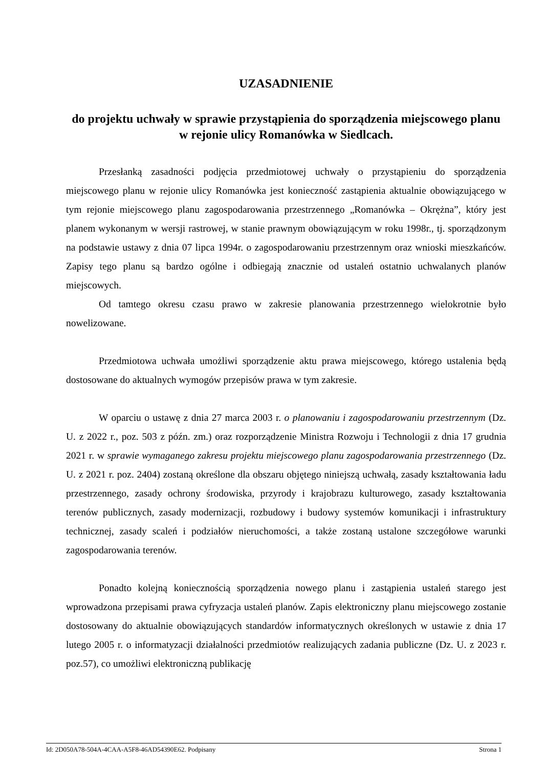UZASADNIENIE
do projektu uchwały w sprawie przystąpienia do sporządzenia miejscowego planu w rejonie ulicy Romanówka w Siedlcach.
Przesłanką zasadności podjęcia przedmiotowej uchwały o przystąpieniu do sporządzenia miejscowego planu w rejonie ulicy Romanówka jest konieczność zastąpienia aktualnie obowiązującego w tym rejonie miejscowego planu zagospodarowania przestrzennego „Romanówka – Okrężna”, który jest planem wykonanym w wersji rastrowej, w stanie prawnym obowiązującym w roku 1998r., tj. sporządzonym na podstawie ustawy z dnia 07 lipca 1994r. o zagospodarowaniu przestrzennym oraz wnioski mieszkańców. Zapisy tego planu są bardzo ogólne i odbiegają znacznie od ustaleń ostatnio uchwalanych planów miejscowych.
Od tamtego okresu czasu prawo w zakresie planowania przestrzennego wielokrotnie było nowelizowane.
Przedmiotowa uchwała umożliwi sporządzenie aktu prawa miejscowego, którego ustalenia będą dostosowane do aktualnych wymogów przepisów prawa w tym zakresie.
W oparciu o ustawę z dnia 27 marca 2003 r. o planowaniu i zagospodarowaniu przestrzennym (Dz. U. z 2022 r., poz. 503 z późn. zm.) oraz rozporządzenie Ministra Rozwoju i Technologii z dnia 17 grudnia 2021 r. w sprawie wymaganego zakresu projektu miejscowego planu zagospodarowania przestrzennego (Dz. U. z 2021 r. poz. 2404) zostaną określone dla obszaru objętego niniejszą uchwałą, zasady kształtowania ładu przestrzennego, zasady ochrony środowiska, przyrody i krajobrazu kulturowego, zasady kształtowania terenów publicznych, zasady modernizacji, rozbudowy i budowy systemów komunikacji i infrastruktury technicznej, zasady scaleń i podziałów nieruchomości, a także zostaną ustalone szczegółowe warunki zagospodarowania terenów.
Ponadto kolejną koniecznością sporządzenia nowego planu i zastąpienia ustaleń starego jest wprowadzona przepisami prawa cyfryzacja ustaleń planów. Zapis elektroniczny planu miejscowego zostanie dostosowany do aktualnie obowiązujących standardów informatycznych określonych w ustawie z dnia 17 lutego 2005 r. o informatyzacji działalności przedmiotów realizujących zadania publiczne (Dz. U. z 2023 r. poz.57), co umożliwi elektroniczną publikację
Id: 2D050A78-504A-4CAA-A5F8-46AD54390E62. Podpisany Strona 1